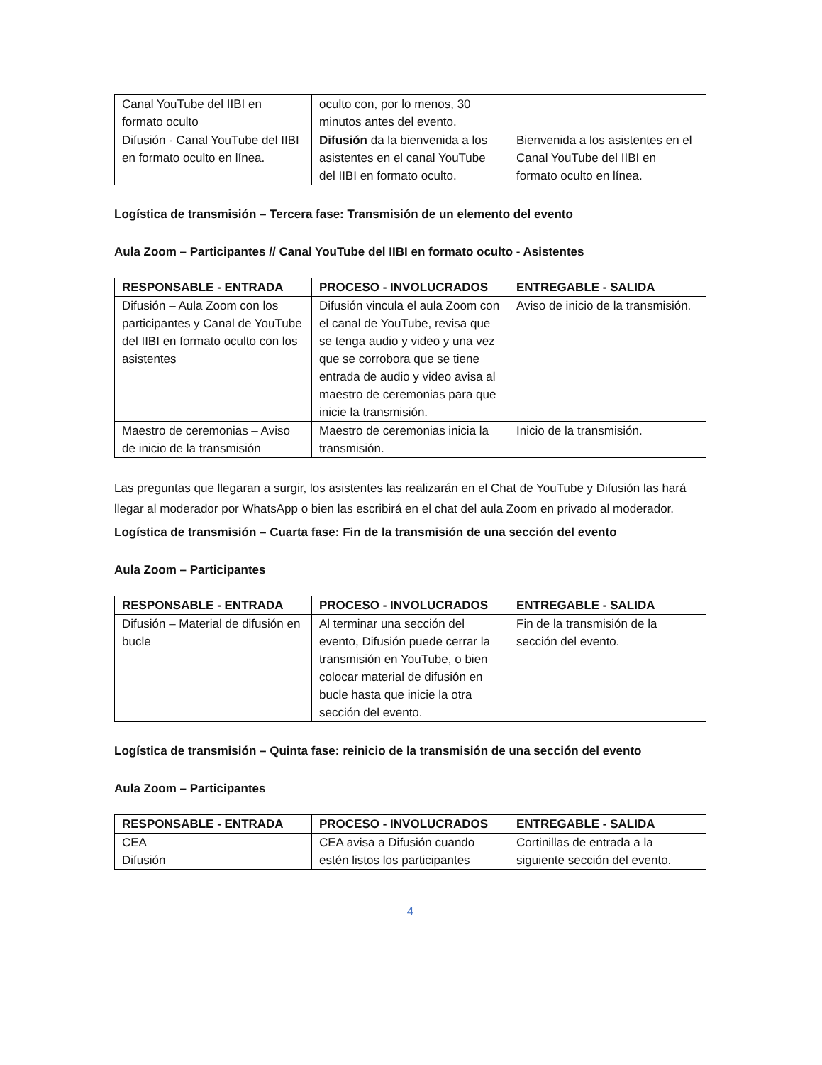| Canal YouTube del IIBI en formato oculto | oculto con, por lo menos, 30 minutos antes del evento. | |
| Difusión - Canal YouTube del IIBI en formato oculto en línea. | Difusión da la bienvenida a los asistentes en el canal YouTube del IIBI en formato oculto. | Bienvenida a los asistentes en el Canal YouTube del IIBI en formato oculto en línea. |
Logística de transmisión – Tercera fase: Transmisión de un elemento del evento
Aula Zoom – Participantes // Canal YouTube del IIBI en formato oculto - Asistentes
| RESPONSABLE - ENTRADA | PROCESO - INVOLUCRADOS | ENTREGABLE - SALIDA |
| --- | --- | --- |
| Difusión – Aula Zoom con los participantes y Canal de YouTube del IIBI en formato oculto con los asistentes | Difusión vincula el aula Zoom con el canal de YouTube, revisa que se tenga audio y video y una vez que se corrobora que se tiene entrada de audio y video avisa al maestro de ceremonias para que inicie la transmisión. | Aviso de inicio de la transmisión. |
| Maestro de ceremonias – Aviso de inicio de la transmisión | Maestro de ceremonias inicia la transmisión. | Inicio de la transmisión. |
Las preguntas que llegaran a surgir, los asistentes las realizarán en el Chat de YouTube y Difusión las hará llegar al moderador por WhatsApp o bien las escribirá en el chat del aula Zoom en privado al moderador.
Logística de transmisión – Cuarta fase: Fin de la transmisión de una sección del evento
Aula Zoom – Participantes
| RESPONSABLE - ENTRADA | PROCESO - INVOLUCRADOS | ENTREGABLE - SALIDA |
| --- | --- | --- |
| Difusión – Material de difusión en bucle | Al terminar una sección del evento, Difusión puede cerrar la transmisión en YouTube, o bien colocar material de difusión en bucle hasta que inicie la otra sección del evento. | Fin de la transmisión de la sección del evento. |
Logística de transmisión – Quinta fase: reinicio de la transmisión de una sección del evento
Aula Zoom – Participantes
| RESPONSABLE - ENTRADA | PROCESO - INVOLUCRADOS | ENTREGABLE - SALIDA |
| --- | --- | --- |
| CEA Difusión | CEA avisa a Difusión cuando estén listos los participantes | Cortinillas de entrada a la siguiente sección del evento. |
4